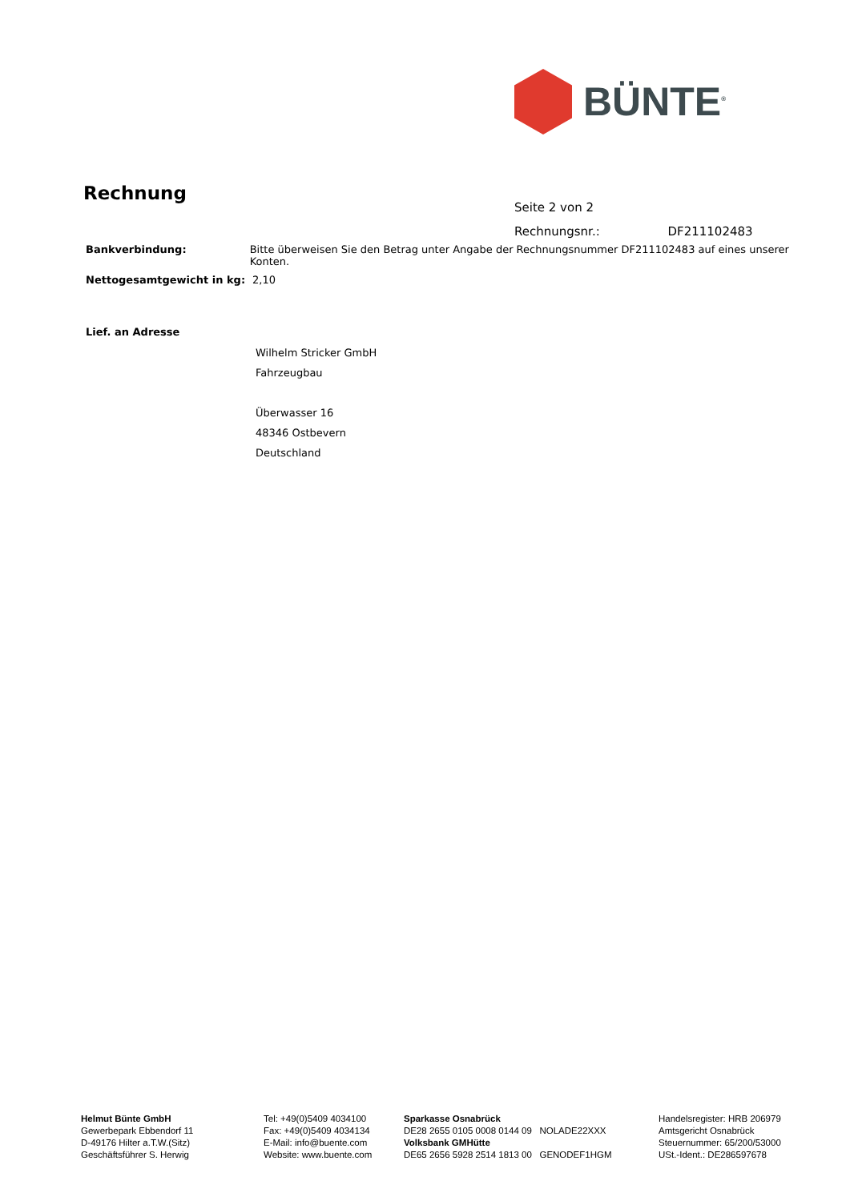BÜNTE<sup>®</sup>
Rechnung
Seite 2 von 2
Rechnungsnr.: DF211102483
Bankverbindung: Bitte überweisen Sie den Betrag unter Angabe der Rechnungsnummer DF211102483 auf eines unserer Konten.
Nettogesamtgewicht in kg: 2,10
Lief. an Adresse
Wilhelm Stricker GmbH
Fahrzeugbau
Überwasser 16
48346 Ostbevern
Deutschland
Helmut Bünte GmbH
Gewerbepark Ebbendorf 11
D-49176 Hilter a.T.W.(Sitz)
Geschäftsführer S. Herwig
Tel: +49(0)5409 4034100
Fax: +49(0)5409 4034134
E-Mail: info@buente.com
Website: www.buente.com
Sparkasse Osnabrück
DE28 2655 0105 0008 0144 09 NOLADE22XXX
Volksbank GMHütte
DE65 2656 5928 2514 1813 00 GENODEF1HGM
Handelsregister: HRB 206979
Amtsgericht Osnabrück
Steuernummer: 65/200/53000
USt.-Ident.: DE286597678